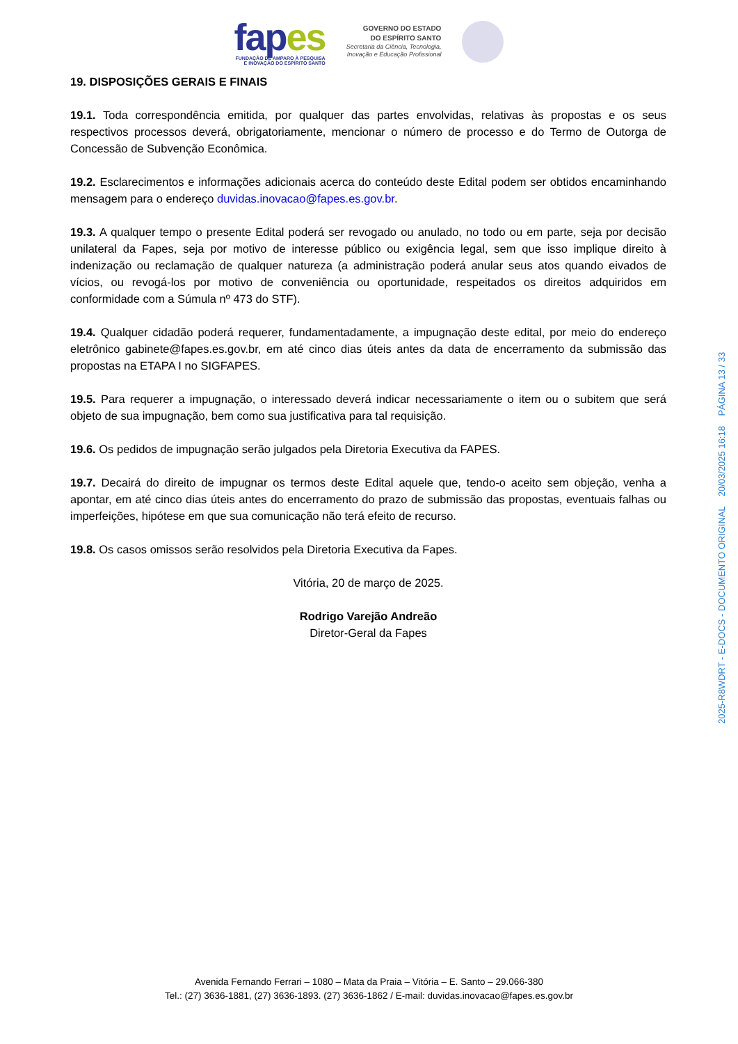fapes
FUNDAÇÃO DE AMPARO À PESQUISA
E INOVAÇÃO DO ESPÍRITO SANTO
GOVERNO DO ESTADO
DO ESPÍRITO SANTO
Secretaria da Ciência, Tecnologia,
Inovação e Educação Profissional
19. DISPOSIÇÕES GERAIS E FINAIS
19.1. Toda correspondência emitida, por qualquer das partes envolvidas, relativas às propostas e os seus respectivos processos deverá, obrigatoriamente, mencionar o número de processo e do Termo de Outorga de Concessão de Subvenção Econômica.
19.2. Esclarecimentos e informações adicionais acerca do conteúdo deste Edital podem ser obtidos encaminhando mensagem para o endereço duvidas.inovacao@fapes.es.gov.br.
19.3. A qualquer tempo o presente Edital poderá ser revogado ou anulado, no todo ou em parte, seja por decisão unilateral da Fapes, seja por motivo de interesse público ou exigência legal, sem que isso implique direito à indenização ou reclamação de qualquer natureza (a administração poderá anular seus atos quando eivados de vícios, ou revogá-los por motivo de conveniência ou oportunidade, respeitados os direitos adquiridos em conformidade com a Súmula nº 473 do STF).
19.4. Qualquer cidadão poderá requerer, fundamentadamente, a impugnação deste edital, por meio do endereço eletrônico gabinete@fapes.es.gov.br, em até cinco dias úteis antes da data de encerramento da submissão das propostas na ETAPA I no SIGFAPES.
19.5. Para requerer a impugnação, o interessado deverá indicar necessariamente o item ou o subitem que será objeto de sua impugnação, bem como sua justificativa para tal requisição.
19.6. Os pedidos de impugnação serão julgados pela Diretoria Executiva da FAPES.
19.7. Decairá do direito de impugnar os termos deste Edital aquele que, tendo-o aceito sem objeção, venha a apontar, em até cinco dias úteis antes do encerramento do prazo de submissão das propostas, eventuais falhas ou imperfeições, hipótese em que sua comunicação não terá efeito de recurso.
19.8. Os casos omissos serão resolvidos pela Diretoria Executiva da Fapes.
Vitória, 20 de março de 2025.
Rodrigo Varejão Andreão
Diretor-Geral da Fapes
Avenida Fernando Ferrari – 1080 – Mata da Praia – Vitória – E. Santo – 29.066-380
Tel.: (27) 3636-1881, (27) 3636-1893. (27) 3636-1862 / E-mail: duvidas.inovacao@fapes.es.gov.br
2025-R8WDRT - E-DOCS - DOCUMENTO ORIGINAL 20/03/2025 16:18 PÁGINA 13 / 33